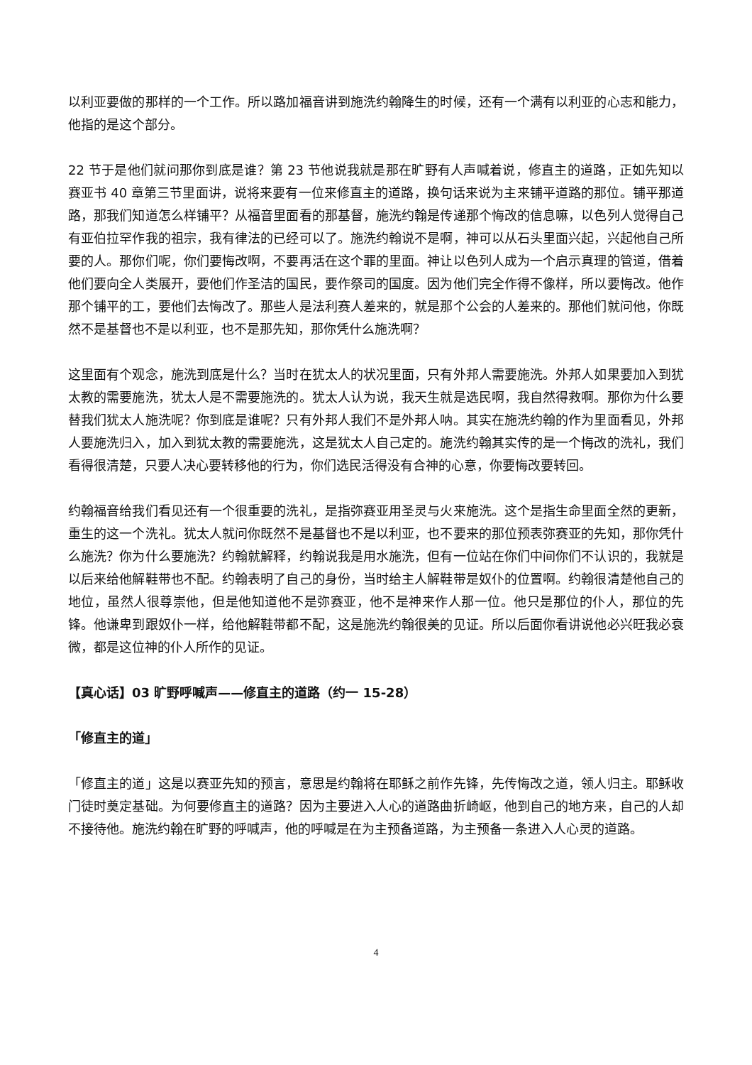以利亚要做的那样的一个工作。所以路加福音讲到施洗约翰降生的时候，还有一个满有以利亚的心志和能力，他指的是这个部分。
22 节于是他们就问那你到底是谁？第 23 节他说我就是那在旷野有人声喊着说，修直主的道路，正如先知以赛亚书 40 章第三节里面讲，说将来要有一位来修直主的道路，换句话来说为主来铺平道路的那位。铺平那道路，那我们知道怎么样铺平？从福音里面看的那基督，施洗约翰是传递那个悔改的信息嘛，以色列人觉得自己有亚伯拉罕作我的祖宗，我有律法的已经可以了。施洗约翰说不是啊，神可以从石头里面兴起，兴起他自己所要的人。那你们呢，你们要悔改啊，不要再活在这个罪的里面。神让以色列人成为一个启示真理的管道，借着他们要向全人类展开，要他们作圣洁的国民，要作祭司的国度。因为他们完全作得不像样，所以要悔改。他作那个铺平的工，要他们去悔改了。那些人是法利赛人差来的，就是那个公会的人差来的。那他们就问他，你既然不是基督也不是以利亚，也不是那先知，那你凭什么施洗啊？
这里面有个观念，施洗到底是什么？当时在犹太人的状况里面，只有外邦人需要施洗。外邦人如果要加入到犹太教的需要施洗，犹太人是不需要施洗的。犹太人认为说，我天生就是选民啊，我自然得救啊。那你为什么要替我们犹太人施洗呢？你到底是谁呢？只有外邦人我们不是外邦人呐。其实在施洗约翰的作为里面看见，外邦人要施洗归入，加入到犹太教的需要施洗，这是犹太人自己定的。施洗约翰其实传的是一个悔改的洗礼，我们看得很清楚，只要人决心要转移他的行为，你们选民活得没有合神的心意，你要悔改要转回。
约翰福音给我们看见还有一个很重要的洗礼，是指弥赛亚用圣灵与火来施洗。这个是指生命里面全然的更新，重生的这一个洗礼。犹太人就问你既然不是基督也不是以利亚，也不要来的那位预表弥赛亚的先知，那你凭什么施洗？你为什么要施洗？约翰就解释，约翰说我是用水施洗，但有一位站在你们中间你们不认识的，我就是以后来给他解鞋带也不配。约翰表明了自己的身份，当时给主人解鞋带是奴仆的位置啊。约翰很清楚他自己的地位，虽然人很尊崇他，但是他知道他不是弥赛亚，他不是神来作人那一位。他只是那位的仆人，那位的先锋。他谦卑到跟奴仆一样，给他解鞋带都不配，这是施洗约翰很美的见证。所以后面你看讲说他必兴旺我必衰微，都是这位神的仆人所作的见证。
【真心话】03 旷野呼喊声——修直主的道路（约一 15-28）
「修直主的道」
「修直主的道」这是以赛亚先知的预言，意思是约翰将在耶稣之前作先锋，先传悔改之道，领人归主。耶稣收门徒时奠定基础。为何要修直主的道路？因为主要进入人心的道路曲折崎岖，他到自己的地方来，自己的人却不接待他。施洗约翰在旷野的呼喊声，他的呼喊是在为主预备道路，为主预备一条进入人心灵的道路。
4